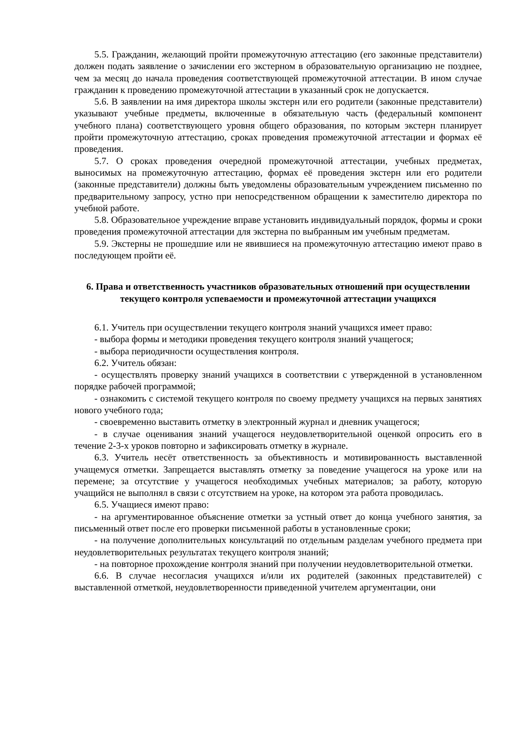5.5. Гражданин, желающий пройти промежуточную аттестацию (его законные представители) должен подать заявление о зачислении его экстерном в образовательную организацию не позднее, чем за месяц до начала проведения соответствующей промежуточной аттестации. В ином случае гражданин к проведению промежуточной аттестации в указанный срок не допускается.
5.6. В заявлении на имя директора школы экстерн или его родители (законные представители) указывают учебные предметы, включенные в обязательную часть (федеральный компонент учебного плана) соответствующего уровня общего образования, по которым экстерн планирует пройти промежуточную аттестацию, сроках проведения промежуточной аттестации и формах её проведения.
5.7. О сроках проведения очередной промежуточной аттестации, учебных предметах, выносимых на промежуточную аттестацию, формах её проведения экстерн или его родители (законные представители) должны быть уведомлены образовательным учреждением письменно по предварительному запросу, устно при непосредственном обращении к заместителю директора по учебной работе.
5.8. Образовательное учреждение вправе установить индивидуальный порядок, формы и сроки проведения промежуточной аттестации для экстерна по выбранным им учебным предметам.
5.9. Экстерны не прошедшие или не явившиеся на промежуточную аттестацию имеют право в последующем пройти её.
6. Права и ответственность участников образовательных отношений при осуществлении текущего контроля успеваемости и промежуточной аттестации учащихся
6.1. Учитель при осуществлении текущего контроля знаний учащихся имеет право:
- выбора формы и методики проведения текущего контроля знаний учащегося;
- выбора периодичности осуществления контроля.
6.2. Учитель обязан:
- осуществлять проверку знаний учащихся в соответствии с утвержденной в установленном порядке рабочей программой;
- ознакомить с системой текущего контроля по своему предмету учащихся на первых занятиях нового учебного года;
- своевременно выставить отметку в электронный журнал и дневник учащегося;
- в случае оценивания знаний учащегося неудовлетворительной оценкой опросить его в течение 2-3-х уроков повторно и зафиксировать отметку в журнале.
6.3. Учитель несёт ответственность за объективность и мотивированность выставленной учащемуся отметки. Запрещается выставлять отметку за поведение учащегося на уроке или на перемене; за отсутствие у учащегося необходимых учебных материалов; за работу, которую учащийся не выполнял в связи с отсутствием на уроке, на котором эта работа проводилась.
6.5. Учащиеся имеют право:
- на аргументированное объяснение отметки за устный ответ до конца учебного занятия, за письменный ответ после его проверки письменной работы в установленные сроки;
- на получение дополнительных консультаций по отдельным разделам учебного предмета при неудовлетворительных результатах текущего контроля знаний;
- на повторное прохождение контроля знаний при получении неудовлетворительной отметки.
6.6. В случае несогласия учащихся и/или их родителей (законных представителей) с выставленной отметкой, неудовлетворенности приведенной учителем аргументации, они